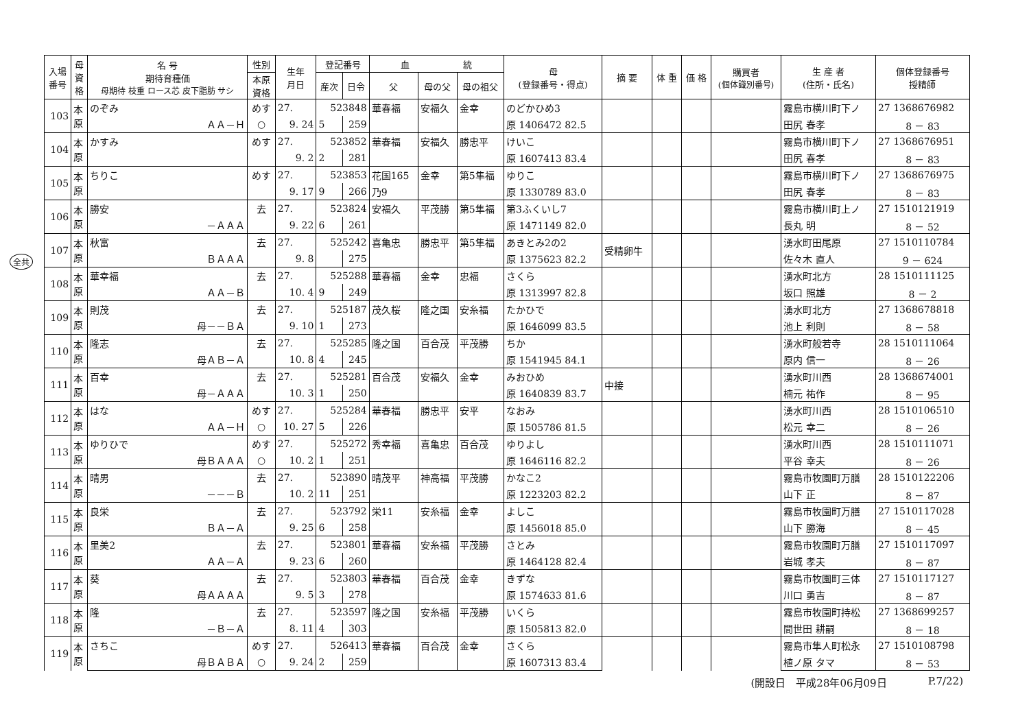全共
| 入場 番号 | 母 資 格 | 名 号 期待育種価 母期待 枝重 ロース芯 皮下脂肪 サシ | 性別 | 生年 月日 | 登記番号 | | 血 統 | | | 母 (登録番号・得点) | 摘 要 | 体 重 | 価 格 | 購買者 (個体識別番号) | 生 産 者 (住所・氏名) | 個体登録番号 授精師 |
| --- | --- | --- | --- | --- | --- | --- | --- | --- | --- | --- | --- | --- | --- | --- | --- | --- |
| | | | 本原 資格 | | 産次 | 日令 | 父 | 母の父 | 母の祖父 | | | | | | | |
| 103 | 本 原 | のぞみ | めす | 27. | 523848 | | 華春福 | 安福久 | 金幸 | のどかひめ3 | | | | | 霧島市横川町下ノ | 27 1368676982 |
| | | ＡＡ－Ｈ | ○ | 9. 24 | 5 | 259 | | | | 原 1406472 82.5 | | | | | 田尻 春孝 | 8 － 83 |
| 104 | 本 原 | かすみ | めす | 27. | 523852 | | 華春福 | 安福久 | 勝忠平 | けいこ | | | | | 霧島市横川町下ノ | 27 1368676951 |
| | | | | 9. 2 | 2 | 281 | | | | 原 1607413 83.4 | | | | | 田尻 春孝 | 8 － 83 |
| 105 | 本 原 | ちりこ | めす | 27. | 523853 | | 花国165 | 金幸 | 第5隼福 | ゆりこ | | | | | 霧島市横川町下ノ | 27 1368676975 |
| | | | | 9. 17 | 9 | 266 | 乃9 | | | 原 1330789 83.0 | | | | | 田尻 春孝 | 8 － 83 |
| 106 | 本 原 | 勝安 | 去 | 27. | 523824 | | 安福久 | 平茂勝 | 第5隼福 | 第3ふくいし7 | | | | | 霧島市横川町上ノ | 27 1510121919 |
| | | －ＡＡＡ | | 9. 22 | 6 | 261 | | | | 原 1471149 82.0 | | | | | 長丸 明 | 8 － 52 |
| 107 | 本 原 | 秋富 | 去 | 27. | 525242 | | 喜亀忠 | 勝忠平 | 第5隼福 | あきとみ2の2 | 受精卵牛 | | | | 湧水町田尾原 | 27 1510110784 |
| | | ＢＡＡＡ | | 9. 8 | | 275 | | | | 原 1375623 82.2 | | | | | 佐々木 直人 | 9 － 624 |
| 108 | 本 原 | 華幸福 | 去 | 27. | 525288 | | 華春福 | 金幸 | 忠福 | さくら | | | | | 湧水町北方 | 28 1510111125 |
| | | ＡＡ－Ｂ | | 10. 4 | 9 | 249 | | | | 原 1313997 82.8 | | | | | 坂口 照雄 | 8 － 2 |
| 109 | 本 原 | 則茂 | 去 | 27. | 525187 | | 茂久桜 | 隆之国 | 安糸福 | たかひで | | | | | 湧水町北方 | 27 1368678818 |
| | | 母－－ＢＡ | | 9. 10 | 1 | 273 | | | | 原 1646099 83.5 | | | | | 池上 利則 | 8 － 58 |
| 110 | 本 原 | 隆志 | 去 | 27. | 525285 | | 隆之国 | 百合茂 | 平茂勝 | ちか | | | | | 湧水町般若寺 | 28 1510111064 |
| | | 母ＡＢ－Ａ | | 10. 8 | 4 | 245 | | | | 原 1541945 84.1 | | | | | 原内 信一 | 8 － 26 |
| 111 | 本 原 | 百幸 | 去 | 27. | 525281 | | 百合茂 | 安福久 | 金幸 | みおひめ | 中接 | | | | 湧水町川西 | 28 1368674001 |
| | | 母－ＡＡＡ | | 10. 3 | 1 | 250 | | | | 原 1640839 83.7 | | | | | 楠元 祐作 | 8 － 95 |
| 112 | 本 原 | はな | めす | 27. | 525284 | | 華春福 | 勝忠平 | 安平 | なおみ | | | | | 湧水町川西 | 28 1510106510 |
| | | ＡＡ－Ｈ | ○ | 10. 27 | 5 | 226 | | | | 原 1505786 81.5 | | | | | 松元 幸二 | 8 － 26 |
| 113 | 本 原 | ゆりひで | めす | 27. | 525272 | | 秀幸福 | 喜亀忠 | 百合茂 | ゆりよし | | | | | 湧水町川西 | 28 1510111071 |
| | | 母ＢＡＡＡ | ○ | 10. 2 | 1 | 251 | | | | 原 1646116 82.2 | | | | | 平谷 幸夫 | 8 － 26 |
| 114 | 本 原 | 晴男 | 去 | 27. | 523890 | | 晴茂平 | 神高福 | 平茂勝 | かなこ2 | | | | | 霧島市牧園町万膳 | 28 1510122206 |
| | | －－－Ｂ | | 10. 2 | 11 | 251 | | | | 原 1223203 82.2 | | | | | 山下 正 | 8 － 87 |
| 115 | 本 原 | 良栄 | 去 | 27. | 523792 | | 栄11 | 安糸福 | 金幸 | よしこ | | | | | 霧島市牧園町万膳 | 27 1510117028 |
| | | ＢＡ－Ａ | | 9. 25 | 6 | 258 | | | | 原 1456018 85.0 | | | | | 山下 勝海 | 8 － 45 |
| 116 | 本 原 | 里美2 | 去 | 27. | 523801 | | 華春福 | 安糸福 | 平茂勝 | さとみ | | | | | 霧島市牧園町万膳 | 27 1510117097 |
| | | ＡＡ－Ａ | | 9. 23 | 6 | 260 | | | | 原 1464128 82.4 | | | | | 岩城 孝夫 | 8 － 87 |
| 117 | 本 原 | 葵 | 去 | 27. | 523803 | | 華春福 | 百合茂 | 金幸 | きずな | | | | | 霧島市牧園町三体 | 27 1510117127 |
| | | 母ＡＡＡＡ | | 9. 5 | 3 | 278 | | | | 原 1574633 81.6 | | | | | 川口 勇吉 | 8 － 87 |
| 118 | 本 原 | 隆 | 去 | 27. | 523597 | | 隆之国 | 安糸福 | 平茂勝 | いくら | | | | | 霧島市牧園町持松 | 27 1368699257 |
| | | －Ｂ－Ａ | | 8. 11 | 4 | 303 | | | | 原 1505813 82.0 | | | | | 間世田 耕嗣 | 8 － 18 |
| 119 | 本 原 | さちこ | めす | 27. | 526413 | | 華春福 | 百合茂 | 金幸 | さくら | | | | | 霧島市隼人町松永 | 27 1510108798 |
| | | 母ＢＡＢＡ | ○ | 9. 24 | 2 | 259 | | | | 原 1607313 83.4 | | | | | 植ノ原 タマ | 8 － 53 |
(開設日　平成28年06月09日 P.7/22)